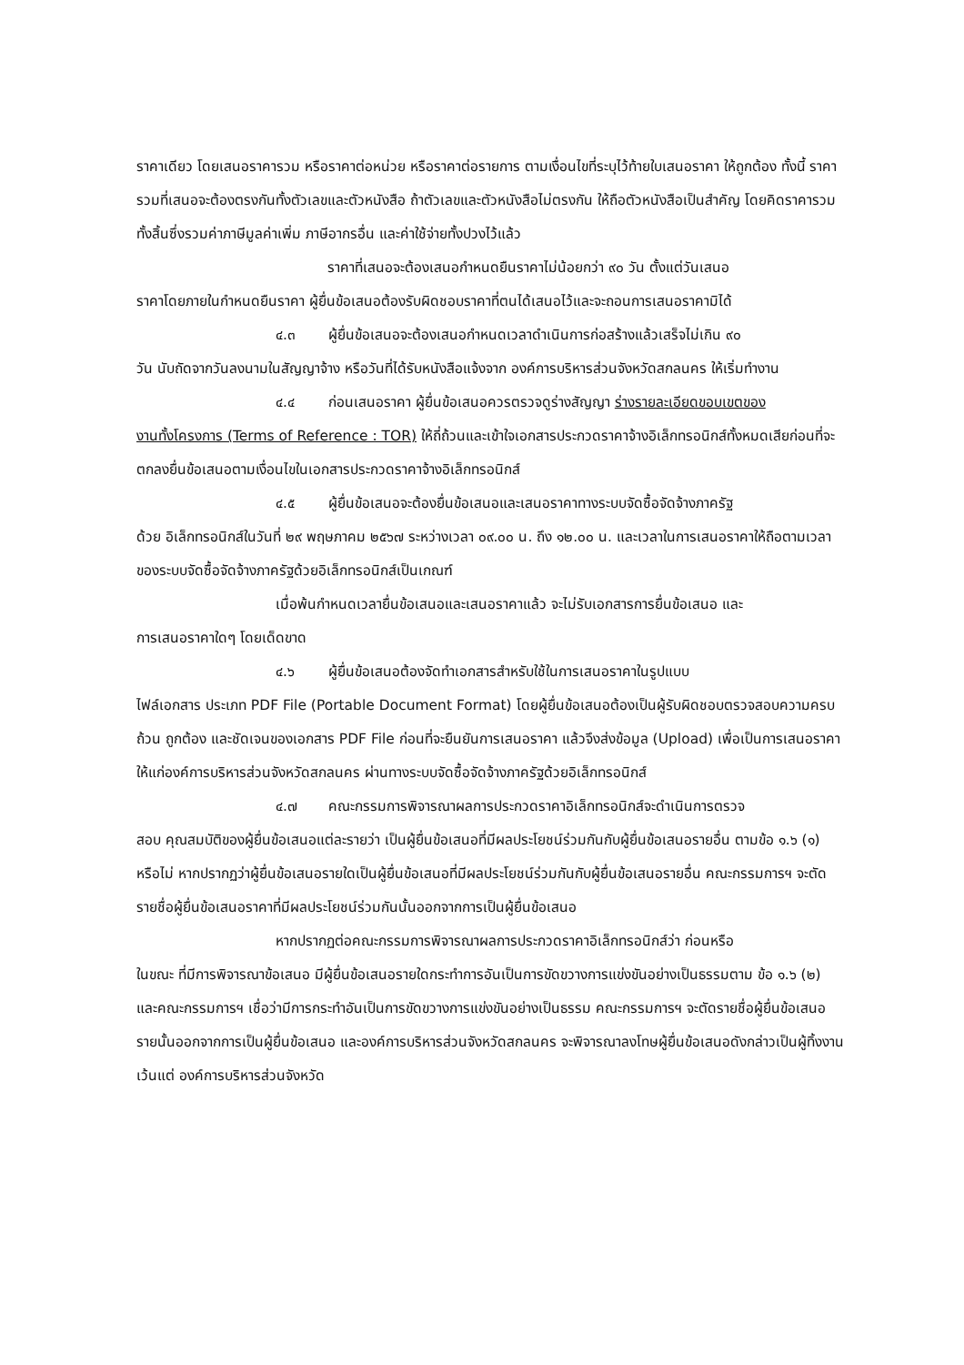ราคาเดียว โดยเสนอราคารวม หรือราคาต่อหน่วย หรือราคาต่อรายการ ตามเงื่อนไขที่ระบุไว้ท้ายใบเสนอราคา ให้ถูกต้อง ทั้งนี้ ราคารวมที่เสนอจะต้องตรงกันทั้งตัวเลขและตัวหนังสือ ถ้าตัวเลขและตัวหนังสือไม่ตรงกัน ให้ถือตัวหนังสือเป็นสำคัญ โดยคิดราคารวมทั้งสิ้นซึ่งรวมค่าภาษีมูลค่าเพิ่ม ภาษีอากรอื่น และค่าใช้จ่ายทั้งปวงไว้แล้ว
ราคาที่เสนอจะต้องเสนอกำหนดยืนราคาไม่น้อยกว่า ๙๐ วัน ตั้งแต่วันเสนอ
ราคาโดยภายในกำหนดยืนราคา ผู้ยื่นข้อเสนอต้องรับผิดชอบราคาที่ตนได้เสนอไว้และจะถอนการเสนอราคามิได้
๔.๓ ผู้ยื่นข้อเสนอจะต้องเสนอกำหนดเวลาดำเนินการก่อสร้างแล้วเสร็จไม่เกิน ๙๐
วัน นับถัดจากวันลงนามในสัญญาจ้าง หรือวันที่ได้รับหนังสือแจ้งจาก องค์การบริหารส่วนจังหวัดสกลนคร ให้เริ่มทำงาน
๔.๔ ก่อนเสนอราคา ผู้ยื่นข้อเสนอควรตรวจดูร่างสัญญา ร่างรายละเอียดขอบเขตของ
งานทั้งโครงการ (Terms of Reference : TOR) ให้ถี่ถ้วนและเข้าใจเอกสารประกวดราคาจ้างอิเล็กทรอนิกส์ทั้งหมดเสียก่อนที่จะตกลงยื่นข้อเสนอตามเงื่อนไขในเอกสารประกวดราคาจ้างอิเล็กทรอนิกส์
๔.๕ ผู้ยื่นข้อเสนอจะต้องยื่นข้อเสนอและเสนอราคาทางระบบจัดซื้อจัดจ้างภาครัฐ
ด้วย อิเล็กทรอนิกส์ในวันที่ ๒๙ พฤษภาคม ๒๕๖๗ ระหว่างเวลา ๐๙.๐๐ น. ถึง ๑๒.๐๐ น. และเวลาในการเสนอราคาให้ถือตามเวลาของระบบจัดซื้อจัดจ้างภาครัฐด้วยอิเล็กทรอนิกส์เป็นเกณฑ์
เมื่อพ้นกำหนดเวลายื่นข้อเสนอและเสนอราคาแล้ว จะไม่รับเอกสารการยื่นข้อเสนอ และ
การเสนอราคาใดๆ โดยเด็ดขาด
๔.๖ ผู้ยื่นข้อเสนอต้องจัดทำเอกสารสำหรับใช้ในการเสนอราคาในรูปแบบ
ไฟล์เอกสาร ประเภท PDF File (Portable Document Format) โดยผู้ยื่นข้อเสนอต้องเป็นผู้รับผิดชอบตรวจสอบความครบถ้วน ถูกต้อง และชัดเจนของเอกสาร PDF File ก่อนที่จะยืนยันการเสนอราคา แล้วจึงส่งข้อมูล (Upload) เพื่อเป็นการเสนอราคาให้แก่องค์การบริหารส่วนจังหวัดสกลนคร ผ่านทางระบบจัดซื้อจัดจ้างภาครัฐด้วยอิเล็กทรอนิกส์
๔.๗ คณะกรรมการพิจารณาผลการประกวดราคาอิเล็กทรอนิกส์จะดำเนินการตรวจ
สอบ คุณสมบัติของผู้ยื่นข้อเสนอแต่ละรายว่า เป็นผู้ยื่นข้อเสนอที่มีผลประโยชน์ร่วมกันกับผู้ยื่นข้อเสนอรายอื่น ตามข้อ ๑.๖ (๑) หรือไม่ หากปรากฏว่าผู้ยื่นข้อเสนอรายใดเป็นผู้ยื่นข้อเสนอที่มีผลประโยชน์ร่วมกันกับผู้ยื่นข้อเสนอรายอื่น คณะกรรมการฯ จะตัดรายชื่อผู้ยื่นข้อเสนอราคาที่มีผลประโยชน์ร่วมกันนั้นออกจากการเป็นผู้ยื่นข้อเสนอ
หากปรากฏต่อคณะกรรมการพิจารณาผลการประกวดราคาอิเล็กทรอนิกส์ว่า ก่อนหรือ
ในขณะ ที่มีการพิจารณาข้อเสนอ มีผู้ยื่นข้อเสนอรายใดกระทำการอันเป็นการขัดขวางการแข่งขันอย่างเป็นธรรมตาม ข้อ ๑.๖ (๒) และคณะกรรมการฯ เชื่อว่ามีการกระทำอันเป็นการขัดขวางการแข่งขันอย่างเป็นธรรม คณะกรรมการฯ จะตัดรายชื่อผู้ยื่นข้อเสนอรายนั้นออกจากการเป็นผู้ยื่นข้อเสนอ และองค์การบริหารส่วนจังหวัดสกลนคร จะพิจารณาลงโทษผู้ยื่นข้อเสนอดังกล่าวเป็นผู้ทิ้งงาน เว้นแต่ องค์การบริหารส่วนจังหวัด